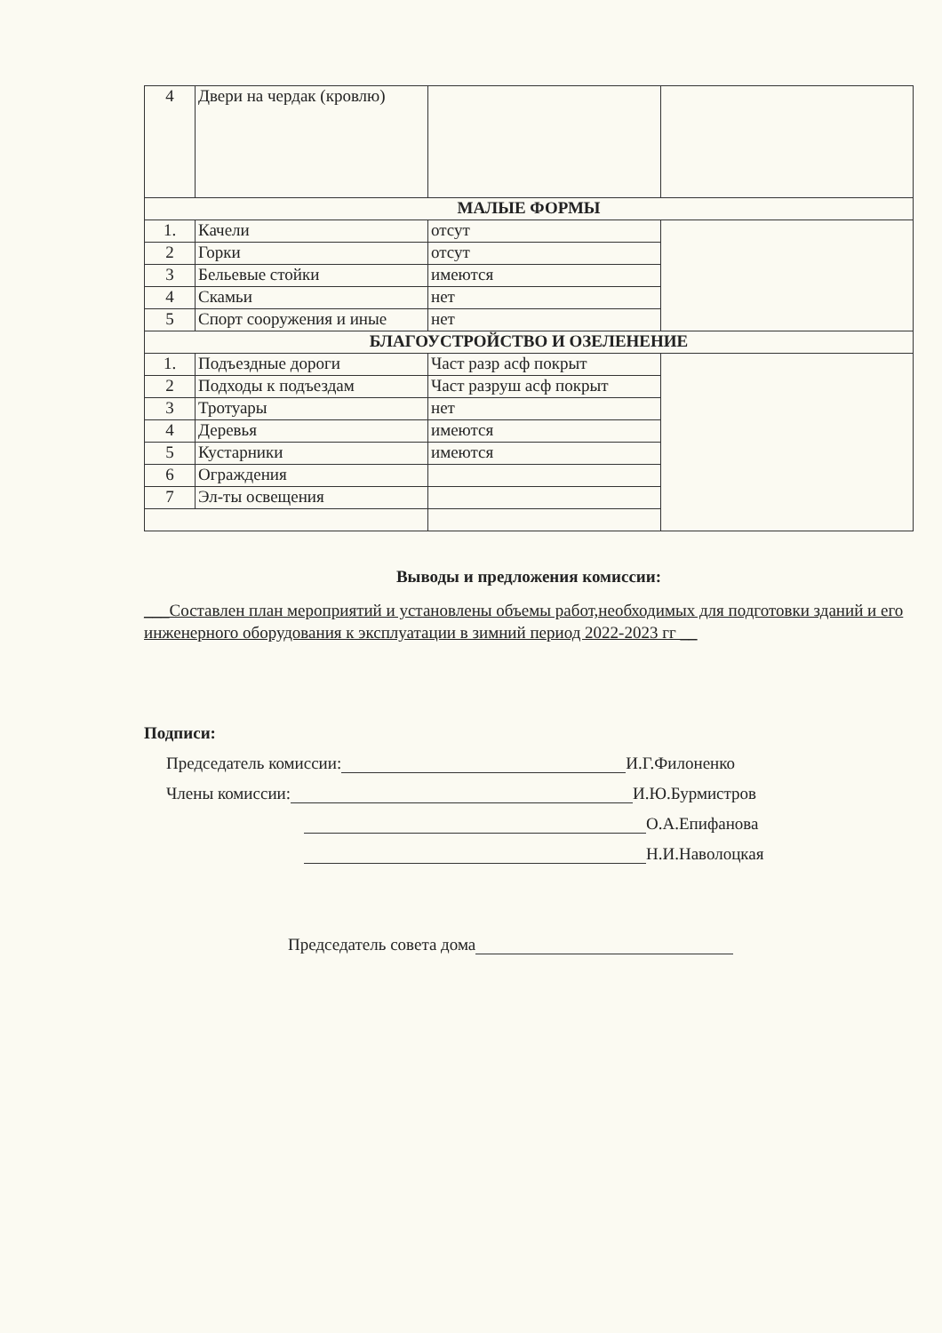| 4 | Двери на чердак (кровлю) | | |
| МАЛЫЕ ФОРМЫ | | | |
| 1. | Качели | отсут | |
| 2 | Горки | отсут | |
| 3 | Бельевые стойки | имеются | |
| 4 | Скамьи | нет | |
| 5 | Спорт сооружения и иные | нет | |
| БЛАГОУСТРОЙСТВО И ОЗЕЛЕНЕНИЕ | | | |
| 1. | Подъездные дороги | Част разр асф покрыт | |
| 2 | Подходы к подъездам | Част разруш асф покрыт | |
| 3 | Тротуары | нет | |
| 4 | Деревья | имеются | |
| 5 | Кустарники | имеются | |
| 6 | Ограждения | | |
| 7 | Эл-ты освещения | | |
Выводы и предложения комиссии:
___Составлен план мероприятий и установлены объемы работ,необходимых для подготовки зданий и его инженерного оборудования к эксплуатации в зимний период 2022-2023 гг __
Подписи:
Председатель комиссии: И.Г.Филоненко
Члены комиссии: И.Ю.Бурмистров
О.А.Епифанова
Н.И.Наволоцкая
Председатель совета дома